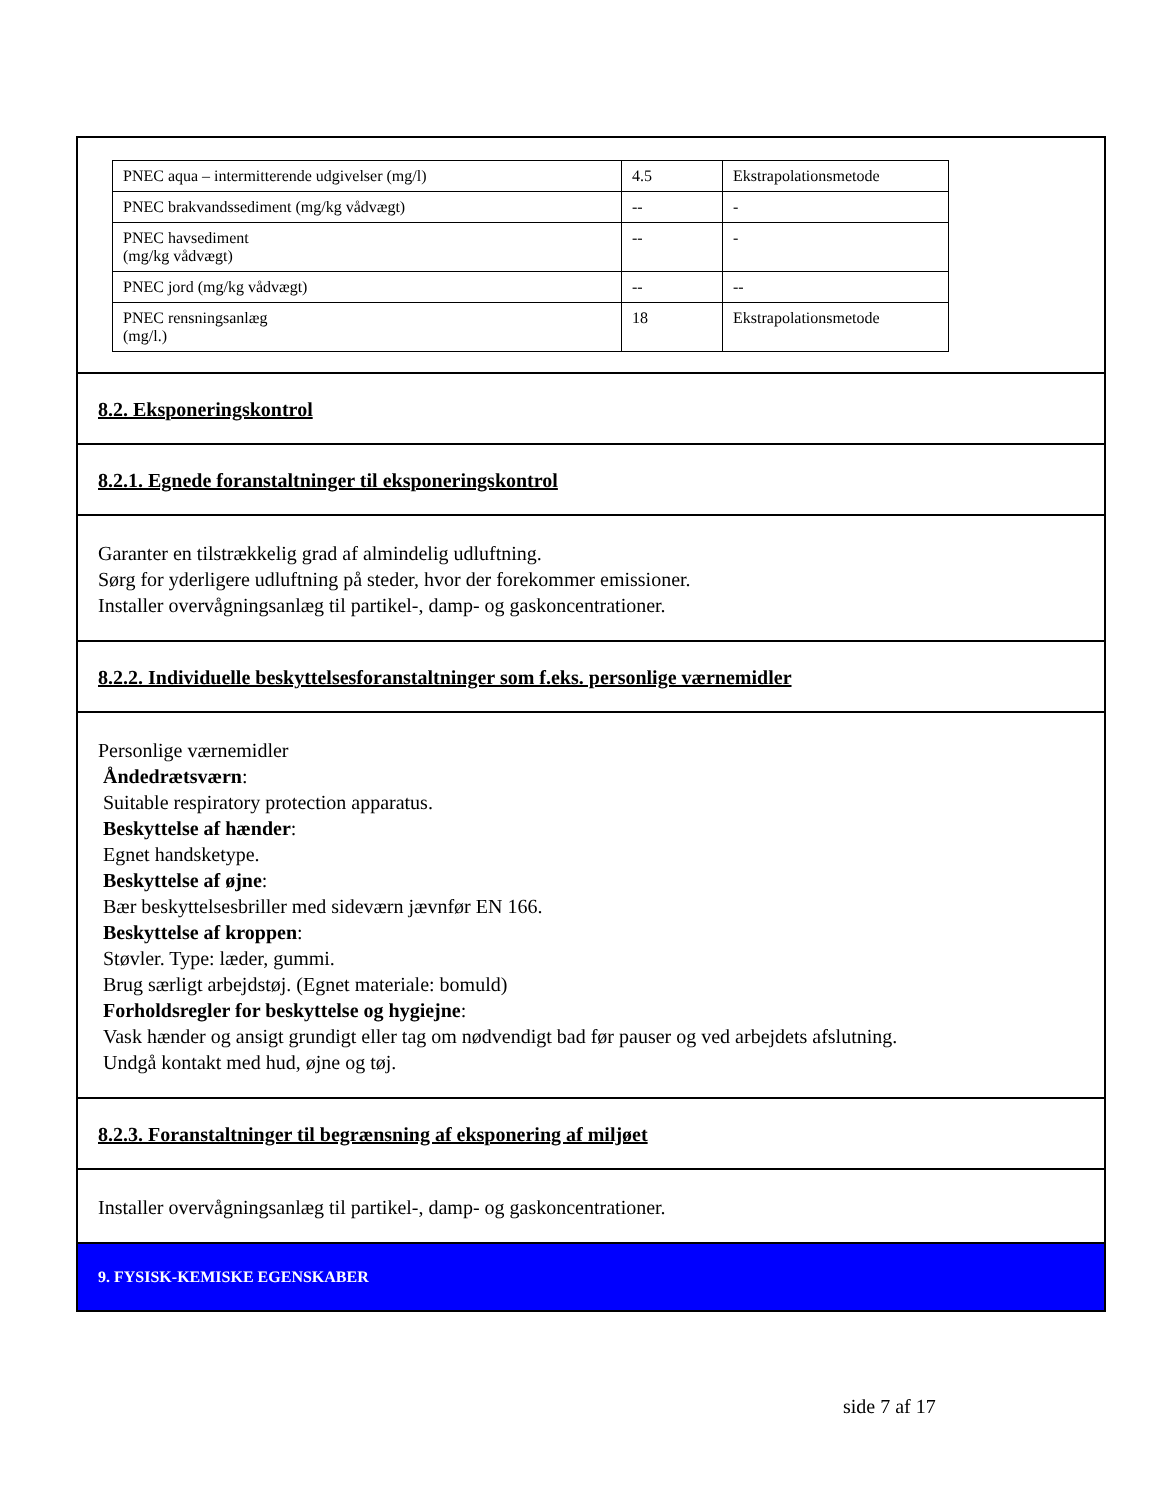| PNEC aqua – intermitterende udgivelser (mg/l) | 4.5 | Ekstrapolationsmetode |
| PNEC brakvandssediment (mg/kg vådvægt) | -- | - |
| PNEC havsediment (mg/kg vådvægt) | -- | - |
| PNEC jord (mg/kg vådvægt) | -- | -- |
| PNEC rensningsanlæg (mg/l.) | 18 | Ekstrapolationsmetode |
8.2. Eksponeringskontrol
8.2.1. Egnede foranstaltninger til eksponeringskontrol
Garanter en tilstrækkelig grad af almindelig udluftning.
Sørg for yderligere udluftning på steder, hvor der forekommer emissioner.
Installer overvågningsanlæg til partikel-, damp- og gaskoncentrationer.
8.2.2. Individuelle beskyttelsesforanstaltninger som f.eks. personlige værnemidler
Personlige værnemidler
Åndedrætsværn:
Suitable respiratory protection apparatus.
Beskyttelse af hænder:
Egnet handsketype.
Beskyttelse af øjne:
Bær beskyttelsesbriller med sideværn jævnfør EN 166.
Beskyttelse af kroppen:
Støvler. Type: læder, gummi.
Brug særligt arbejdstøj. (Egnet materiale: bomuld)
Forholdsregler for beskyttelse og hygiejne:
Vask hænder og ansigt grundigt eller tag om nødvendigt bad før pauser og ved arbejdets afslutning.
Undgå kontakt med hud, øjne og tøj.
8.2.3. Foranstaltninger til begrænsning af eksponering af miljøet
Installer overvågningsanlæg til partikel-, damp- og gaskoncentrationer.
9. FYSISK-KEMISKE EGENSKABER
side 7 af 17